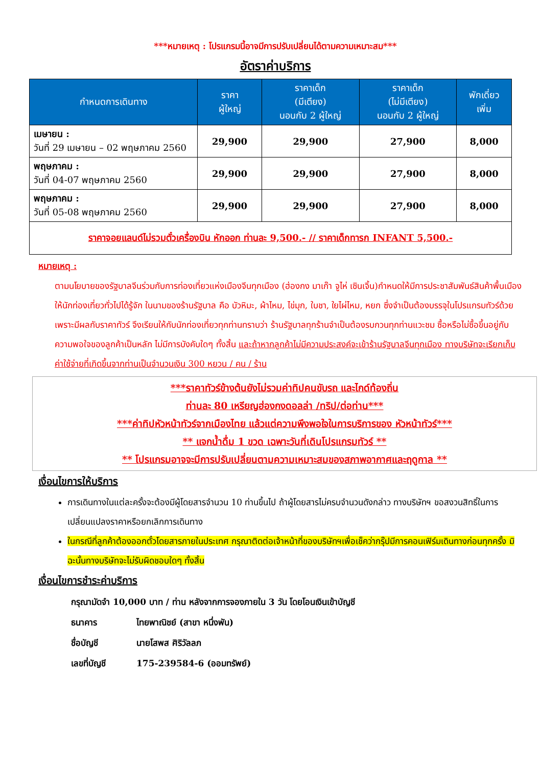***หมายเหตุ : โปรแกรมนี้อาจมีการปรับเปลี่ยนได้ตามความเหมาะสม***
อัตราค่าบริการ
| กำหนดการเดินทาง | ราคา ผู้ใหญ่ | ราคาเด็ก (มีเตียง) นอนกับ 2 ผู้ใหญ่ | ราคาเด็ก (ไม่มีเตียง) นอนกับ 2 ผู้ใหญ่ | พักเดี่ยว เพิ่ม |
| --- | --- | --- | --- | --- |
| เมษายน : วันที่ 29 เมษายน – 02 พฤษภาคม 2560 | 29,900 | 29,900 | 27,900 | 8,000 |
| พฤษภาคม : วันที่ 04-07 พฤษภาคม 2560 | 29,900 | 29,900 | 27,900 | 8,000 |
| พฤษภาคม : วันที่ 05-08 พฤษภาคม 2560 | 29,900 | 29,900 | 27,900 | 8,000 |
| ราคาจอยแลนด์ไม่รวมตั๋วเครื่องบิน หักออก ท่านละ 9,500.- // ราคาเด็กทารก INFANT 5,500.- | | | | |
หมายเหตุ :
ตามนโยบายของรัฐบาลจีนร่วมกับการท่องเที่ยวแห่งเมืองจีนทุกเมือง (ฮ่องกง มาเก๊า จูไห่ เซินเจิ้น)กำหนดให้มีการประชาสัมพันธ์สินค้าพื้นเมืองให้นักท่องเที่ยวทั่วไปได้รู้จัก ในนามของร้านรัฐบาล คือ บัวหิมะ, ผ้าไหม, ไข่มุก, ใบชา, ใยไผ่ไหม, หยก ซึ่งจำเป็นต้องบรรจุในโปรแกรมทัวร์ด้วย เพราะมีผลกับราคาทัวร์ จึงเรียนให้กับนักท่องเที่ยวทุกท่านทราบว่า ร้านรัฐบาลทุกร้านจำเป็นต้องรบกวนทุกท่านแวะชม ซื้อหรือไม่ซื้อขึ้นอยู่กับความพอใจของลูกค้าเป็นหลัก ไม่มีการบังคับใดๆ ทั้งสิ้น และถ้าหากลูกค้าไม่มีความประสงค์จะเข้าร้านรัฐบาลจีนทุกเมือง ทางบริษัทจะเรียกเก็บค่าใช้จ่ายที่เกิดขึ้นจากท่านเป็นจำนวนเงิน 300 หยวน / คน / ร้าน
***ราคาทัวร์ข้างต้นยังไม่รวมค่าทิปคนขับรถ และไกด์ท้องถิ่น
ท่านละ 80 เหรียญฮ่องกงดอลล่า /ทริป/ต่อท่าน***
***ค่าทิปหัวหน้าทัวร์จากเมืองไทย แล้วแต่ความพึงพอใจในการบริการของ หัวหน้าทัวร์***
** แจกน้ำดื่ม 1 ขวด เฉพาะวันที่เดินโปรแกรมทัวร์ **
** โปรแกรมอาจจะมีการปรับเปลี่ยนตามความเหมาะสมของสภาพอากาศและฤดูกาล **
เงื่อนไขการให้บริการ
การเดินทางในแต่ละครั้งจะต้องมีผู้โดยสารจำนวน 10 ท่านขึ้นไป ถ้าผู้โดยสารไม่ครบจำนวนดังกล่าว ทางบริษัทฯ ขอสงวนสิทธิ์ในการเปลี่ยนแปลงราคาหรือยกเลิกการเดินทาง
ในกรณีที่ลูกค้าต้องออกตั๋วโดยสารภายในประเทศ กรุณาติดต่อเจ้าหน้าที่ของบริษัทฯเพื่อเช็คว่ากรุ๊ปมีการคอนเฟิร์มเดินทางก่อนทุกครั้ง มิฉะนั้นทางบริษัทจะไม่รับผิดชอบใดๆ ทั้งสิ้น
เงื่อนไขการชำระค่าบริการ
กรุณามัดจำ 10,000 บาท / ท่าน หลังจากการจองภายใน 3 วัน โดยโอนเงินเข้าบัญชี
ธนาคาร ไทยพาณิชย์ (สาขา หนึ่งพัน)
ชื่อบัญชี นายโสพส ศิริวัลลภ
เลขที่บัญชี 175-239584-6 (ออมทรัพย์)